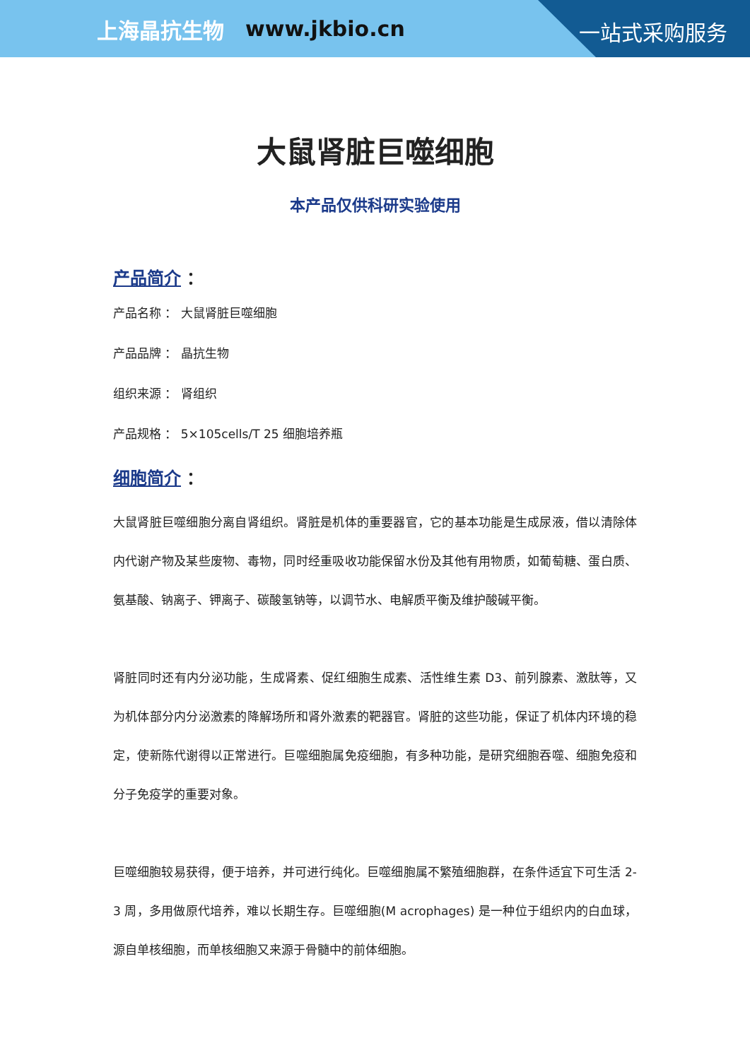上海晶抗生物 www.jkbio.cn
一站式采购服务
大鼠肾脏巨噬细胞
本产品仅供科研实验使用
产品简介 ：
产品名称 ： 大鼠肾脏巨噬细胞
产品品牌 ： 晶抗生物
组织来源 ： 肾组织
产品规格 ： 5×105cells/T 25 细胞培养瓶
细胞简介 ：
大鼠肾脏巨噬细胞分离自肾组织。肾脏是机体的重要器官，它的基本功能是生成尿液，借以清除体内代谢产物及某些废物、毒物，同时经重吸收功能保留水份及其他有用物质，如葡萄糖、蛋白质、氨基酸、钠离子、钾离子、碳酸氢钠等，以调节水、电解质平衡及维护酸碱平衡。
肾脏同时还有内分泌功能，生成肾素、促红细胞生成素、活性维生素 D3、前列腺素、激肽等，又为机体部分内分泌激素的降解场所和肾外激素的靶器官。肾脏的这些功能，保证了机体内环境的稳定，使新陈代谢得以正常进行。巨噬细胞属免疫细胞，有多种功能，是研究细胞吞噬、细胞免疫和分子免疫学的重要对象。
巨噬细胞较易获得，便于培养，并可进行纯化。巨噬细胞属不繁殖细胞群，在条件适宜下可生活 2-3 周，多用做原代培养，难以长期生存。巨噬细胞(M acrophages) 是一种位于组织内的白血球，源自单核细胞，而单核细胞又来源于骨髓中的前体细胞。